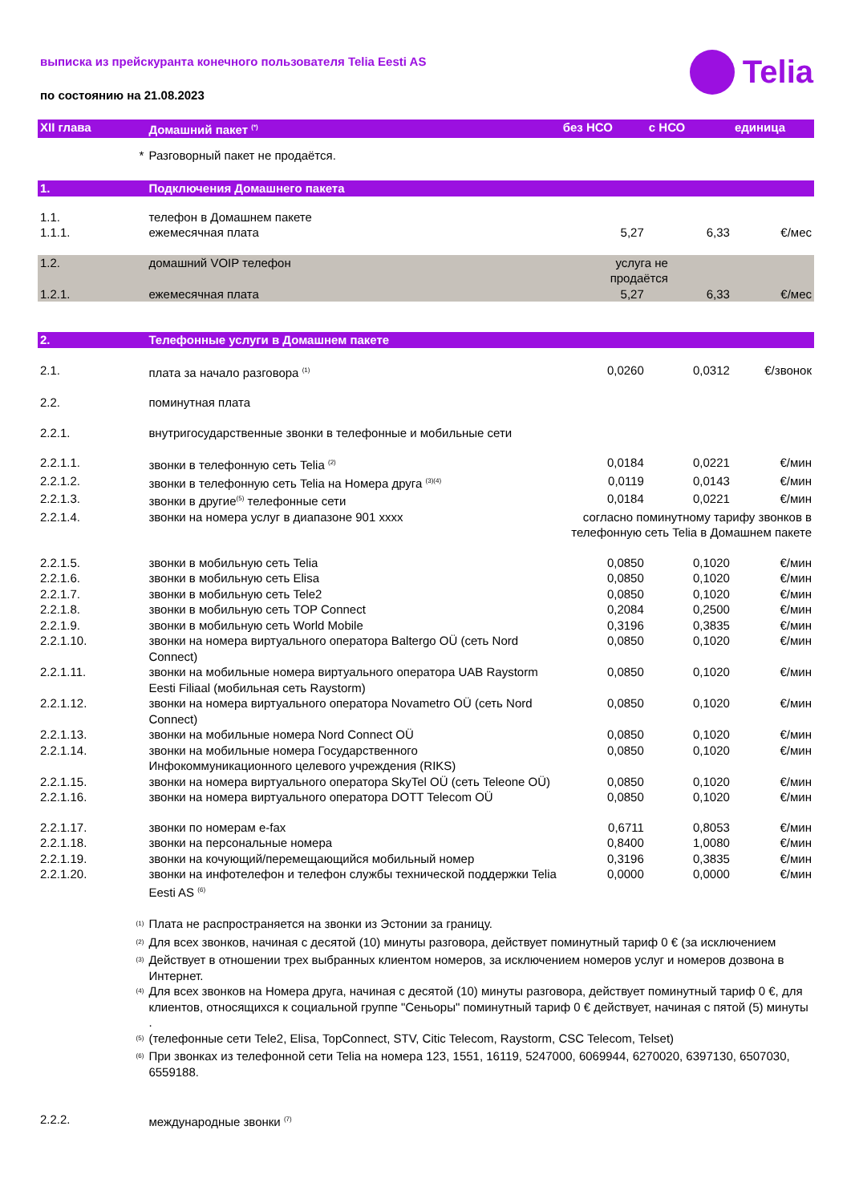выписка из прейскуранта конечного пользователя Telia Eesti AS
по состоянию на 21.08.2023
Telia
| XII глава | Домашний пакет <sup>(*)</sup> | без НСО | с НСО | единица |
| --- | --- | --- | --- | --- |
| * | Разговорный пакет не продаётся. | | | |
| 1. | Подключения Домашнего пакета | | | |
| 1.1. | телефон в Домашнем пакете | | | |
| 1.1.1. | ежемесячная плата | 5,27 | 6,33 | €/мес |
| 1.2. | домашний VOIP телефон | услуга не продаётся | | |
| 1.2.1. | ежемесячная плата | 5,27 | 6,33 | €/мес |
| 2. | Телефонные услуги в Домашнем пакете | | | |
| 2.1. | плата за начало разговора <sup>(1)</sup> | 0,0260 | 0,0312 | €/звонок |
| 2.2. | поминутная плата | | | |
| 2.2.1. | внутригосударственные звонки в телефонные и мобильные сети | | | |
| 2.2.1.1. | звонки в телефонную сеть Telia <sup>(2)</sup> | 0,0184 | 0,0221 | €/мин |
| 2.2.1.2. | звонки в телефонную сеть Telia на Номера друга <sup>(3)(4)</sup> | 0,0119 | 0,0143 | €/мин |
| 2.2.1.3. | звонки в другие<sup>(5)</sup> телефонные сети | 0,0184 | 0,0221 | €/мин |
| 2.2.1.4. | звонки на номера услуг в диапазоне 901 xxxx | согласно поминутному тарифу звонков в телефонную сеть Telia в Домашнем пакете | | |
| 2.2.1.5. | звонки в мобильную сеть Telia | 0,0850 | 0,1020 | €/мин |
| 2.2.1.6. | звонки в мобильную сеть Elisa | 0,0850 | 0,1020 | €/мин |
| 2.2.1.7. | звонки в мобильную сеть Tele2 | 0,0850 | 0,1020 | €/мин |
| 2.2.1.8. | звонки в мобильную сеть TOP Connect | 0,2084 | 0,2500 | €/мин |
| 2.2.1.9. | звонки в мобильную сеть World Mobile | 0,3196 | 0,3835 | €/мин |
| 2.2.1.10. | звонки на номера виртуального оператора Baltergo OÜ (сеть Nord Connect) | 0,0850 | 0,1020 | €/мин |
| 2.2.1.11. | звонки на мобильные номера виртуального оператора UAB Raystorm Eesti Filiaal (мобильная сеть Raystorm) | 0,0850 | 0,1020 | €/мин |
| 2.2.1.12. | звонки на номера виртуального оператора Novametro OÜ (сеть Nord Connect) | 0,0850 | 0,1020 | €/мин |
| 2.2.1.13. | звонки на мобильные номера Nord Connect OÜ | 0,0850 | 0,1020 | €/мин |
| 2.2.1.14. | звонки на мобильные номера Государственного Инфокоммуникационного целевого учреждения (RIKS) | 0,0850 | 0,1020 | €/мин |
| 2.2.1.15. | звонки на номера виртуального оператора SkyTel OÜ (сеть Teleone OÜ) | 0,0850 | 0,1020 | €/мин |
| 2.2.1.16. | звонки на номера виртуального оператора DOTT Telecom OÜ | 0,0850 | 0,1020 | €/мин |
| 2.2.1.17. | звонки по номерам e-fax | 0,6711 | 0,8053 | €/мин |
| 2.2.1.18. | звонки на персональные номера | 0,8400 | 1,0080 | €/мин |
| 2.2.1.19. | звонки на кочующий/перемещающийся мобильный номер | 0,3196 | 0,3835 | €/мин |
| 2.2.1.20. | звонки на инфотелефон и телефон службы технической поддержки Telia Eesti AS <sup>(6)</sup> | 0,0000 | 0,0000 | €/мин |
| <sup>(1)</sup> | Плата не распространяется на звонки из Эстонии за границу. | | | |
| <sup>(2)</sup> | Для всех звонков, начиная с десятой (10) минуты разговора, действует поминутный тариф 0 € (за исключением | | | |
| <sup>(3)</sup> | Действует в отношении трех выбранных клиентом номеров, за исключением номеров услуг и номеров дозвона в Интернет. | | | |
| <sup>(4)</sup> | Для всех звонков на Номера друга, начиная с десятой (10) минуты разговора, действует поминутный тариф 0 €, для клиентов, относящихся к социальной группе "Сеньоры" поминутный тариф 0 € действует, начиная с пятой (5) минуты . | | | |
| <sup>(5)</sup> | (телефонные сети Tele2, Elisa, TopConnect, STV, Citic Telecom, Raystorm, CSC Telecom, Telset) | | | |
| <sup>(6)</sup> | При звонках из телефонной сети Telia на номера 123, 1551, 16119, 5247000, 6069944, 6270020, 6397130, 6507030, 6559188. | | | |
| 2.2.2. | международные звонки <sup>(7)</sup> | | | |